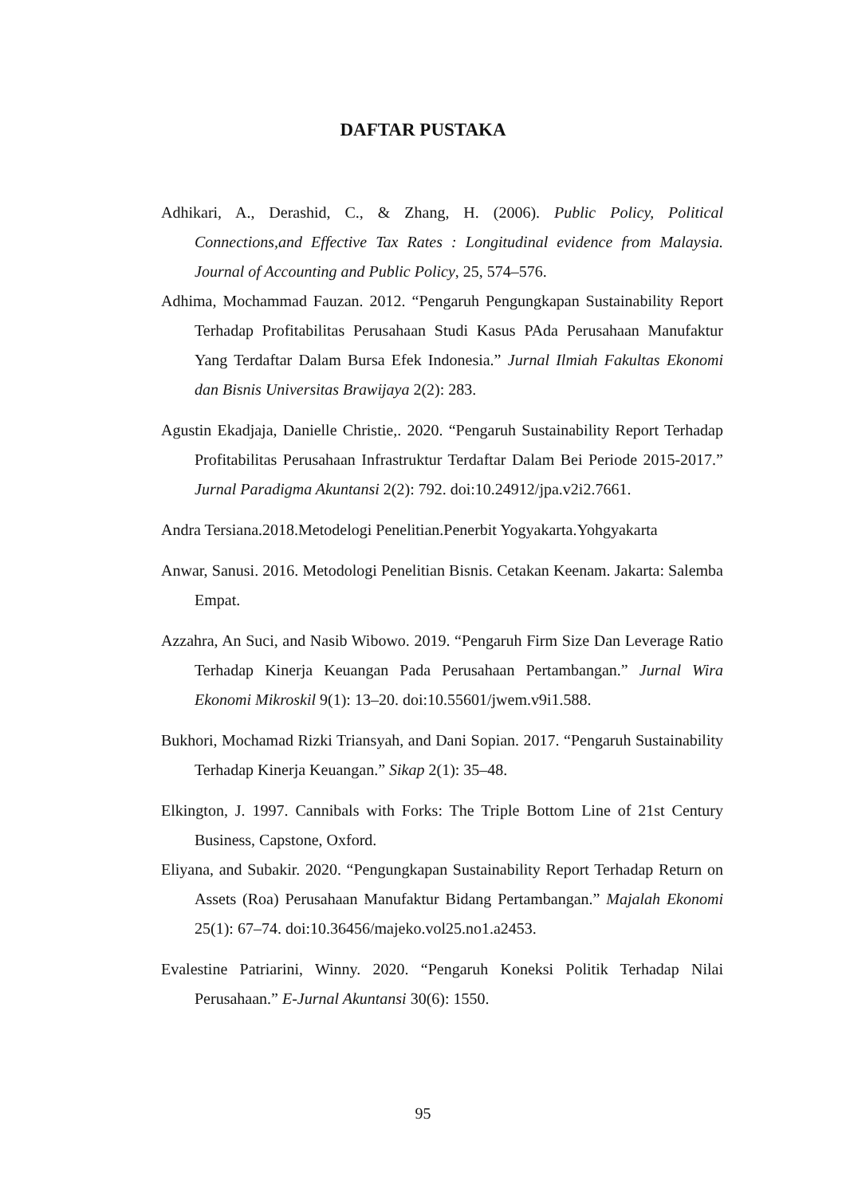DAFTAR PUSTAKA
Adhikari, A., Derashid, C., & Zhang, H. (2006). Public Policy, Political Connections,and Effective Tax Rates : Longitudinal evidence from Malaysia. Journal of Accounting and Public Policy, 25, 574–576.
Adhima, Mochammad Fauzan. 2012. “Pengaruh Pengungkapan Sustainability Report Terhadap Profitabilitas Perusahaan Studi Kasus PAda Perusahaan Manufaktur Yang Terdaftar Dalam Bursa Efek Indonesia.” Jurnal Ilmiah Fakultas Ekonomi dan Bisnis Universitas Brawijaya 2(2): 283.
Agustin Ekadjaja, Danielle Christie,. 2020. “Pengaruh Sustainability Report Terhadap Profitabilitas Perusahaan Infrastruktur Terdaftar Dalam Bei Periode 2015-2017.” Jurnal Paradigma Akuntansi 2(2): 792. doi:10.24912/jpa.v2i2.7661.
Andra Tersiana.2018.Metodelogi Penelitian.Penerbit Yogyakarta.Yohgyakarta
Anwar, Sanusi. 2016. Metodologi Penelitian Bisnis. Cetakan Keenam. Jakarta: Salemba Empat.
Azzahra, An Suci, and Nasib Wibowo. 2019. “Pengaruh Firm Size Dan Leverage Ratio Terhadap Kinerja Keuangan Pada Perusahaan Pertambangan.” Jurnal Wira Ekonomi Mikroskil 9(1): 13–20. doi:10.55601/jwem.v9i1.588.
Bukhori, Mochamad Rizki Triansyah, and Dani Sopian. 2017. “Pengaruh Sustainability Terhadap Kinerja Keuangan.” Sikap 2(1): 35–48.
Elkington, J. 1997. Cannibals with Forks: The Triple Bottom Line of 21st Century Business, Capstone, Oxford.
Eliyana, and Subakir. 2020. “Pengungkapan Sustainability Report Terhadap Return on Assets (Roa) Perusahaan Manufaktur Bidang Pertambangan.” Majalah Ekonomi 25(1): 67–74. doi:10.36456/majeko.vol25.no1.a2453.
Evalestine Patriarini, Winny. 2020. “Pengaruh Koneksi Politik Terhadap Nilai Perusahaan.” E-Jurnal Akuntansi 30(6): 1550.
95